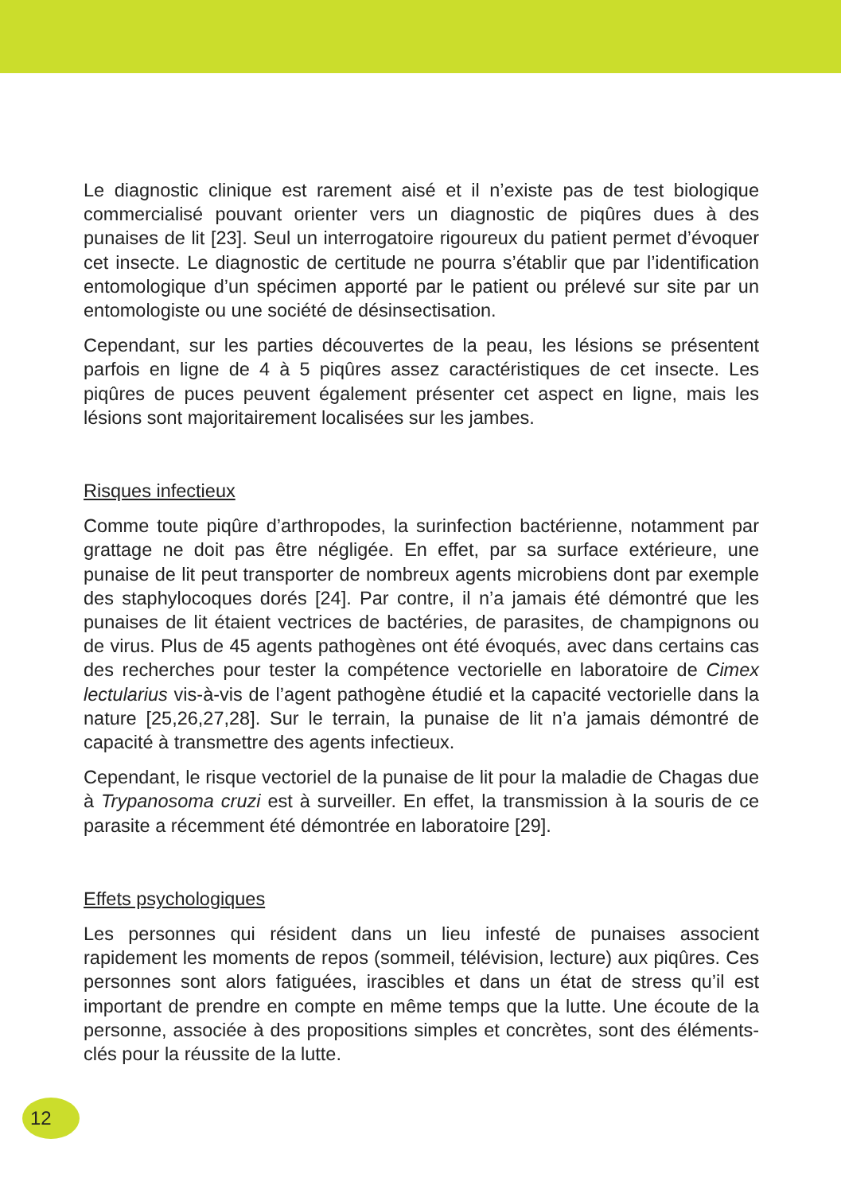Le diagnostic clinique est rarement aisé et il n’existe pas de test biologique commercialisé pouvant orienter vers un diagnostic de piqûres dues à des punaises de lit [23]. Seul un interrogatoire rigoureux du patient permet d’évoquer cet insecte. Le diagnostic de certitude ne pourra s’établir que par l’identification entomologique d’un spécimen apporté par le patient ou prélevé sur site par un entomologiste ou une société de désinsectisation.
Cependant, sur les parties découvertes de la peau, les lésions se présentent parfois en ligne de 4 à 5 piqûres assez caractéristiques de cet insecte. Les piqûres de puces peuvent également présenter cet aspect en ligne, mais les lésions sont majoritairement localisées sur les jambes.
Risques infectieux
Comme toute piqûre d’arthropodes, la surinfection bactérienne, notamment par grattage ne doit pas être négligée. En effet, par sa surface extérieure, une punaise de lit peut transporter de nombreux agents microbiens dont par exemple des staphylocoques dorés [24]. Par contre, il n’a jamais été démontré que les punaises de lit étaient vectrices de bactéries, de parasites, de champignons ou de virus. Plus de 45 agents pathogènes ont été évoqués, avec dans certains cas des recherches pour tester la compétence vectorielle en laboratoire de Cimex lectularius vis-à-vis de l’agent pathogène étudié et la capacité vectorielle dans la nature [25,26,27,28]. Sur le terrain, la punaise de lit n’a jamais démontré de capacité à transmettre des agents infectieux.
Cependant, le risque vectoriel de la punaise de lit pour la maladie de Chagas due à Trypanosoma cruzi est à surveiller. En effet, la transmission à la souris de ce parasite a récemment été démontrée en laboratoire [29].
Effets psychologiques
Les personnes qui résident dans un lieu infesté de punaises associent rapidement les moments de repos (sommeil, télévision, lecture) aux piqûres. Ces personnes sont alors fatiguées, irascibles et dans un état de stress qu’il est important de prendre en compte en même temps que la lutte. Une écoute de la personne, associée à des propositions simples et concrètes, sont des éléments-clés pour la réussite de la lutte.
12